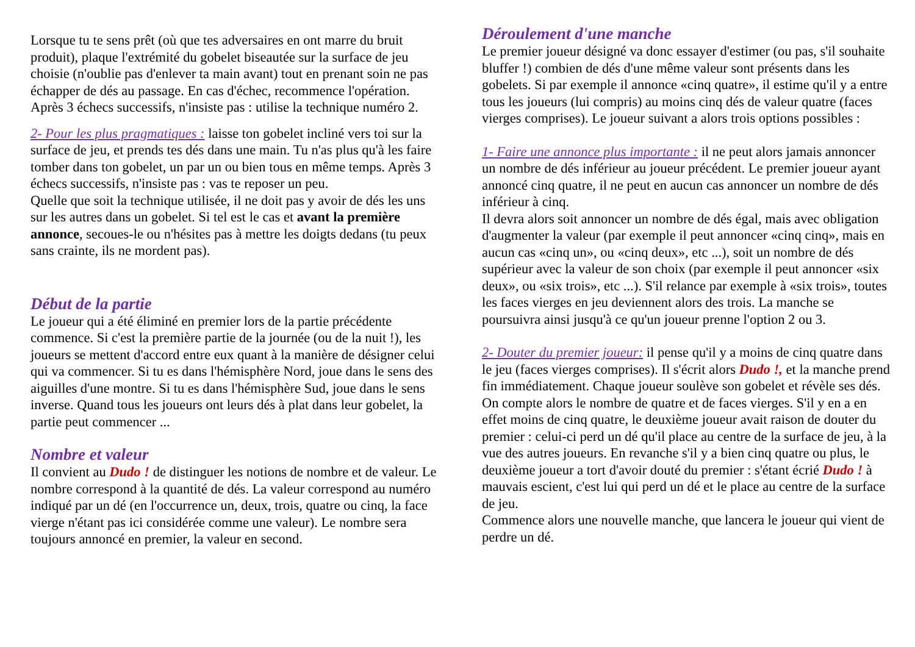Lorsque tu te sens prêt (où que tes adversaires en ont marre du bruit produit), plaque l'extrémité du gobelet biseautée sur la surface de jeu choisie (n'oublie pas d'enlever ta main avant) tout en prenant soin ne pas échapper de dés au passage. En cas d'échec, recommence l'opération. Après 3 échecs successifs, n'insiste pas : utilise la technique numéro 2.
2- Pour les plus pragmatiques : laisse ton gobelet incliné vers toi sur la surface de jeu, et prends tes dés dans une main. Tu n'as plus qu'à les faire tomber dans ton gobelet, un par un ou bien tous en même temps. Après 3 échecs successifs, n'insiste pas : vas te reposer un peu.
Quelle que soit la technique utilisée, il ne doit pas y avoir de dés les uns sur les autres dans un gobelet. Si tel est le cas et avant la première annonce, secoues-le ou n'hésites pas à mettre les doigts dedans (tu peux sans crainte, ils ne mordent pas).
Début de la partie
Le joueur qui a été éliminé en premier lors de la partie précédente commence. Si c'est la première partie de la journée (ou de la nuit !), les joueurs se mettent d'accord entre eux quant à la manière de désigner celui qui va commencer. Si tu es dans l'hémisphère Nord, joue dans le sens des aiguilles d'une montre. Si tu es dans l'hémisphère Sud, joue dans le sens inverse. Quand tous les joueurs ont leurs dés à plat dans leur gobelet, la partie peut commencer ...
Nombre et valeur
Il convient au Dudo ! de distinguer les notions de nombre et de valeur. Le nombre correspond à la quantité de dés. La valeur correspond au numéro indiqué par un dé (en l'occurrence un, deux, trois, quatre ou cinq, la face vierge n'étant pas ici considérée comme une valeur). Le nombre sera toujours annoncé en premier, la valeur en second.
Déroulement d'une manche
Le premier joueur désigné va donc essayer d'estimer (ou pas, s'il souhaite bluffer !) combien de dés d'une même valeur sont présents dans les gobelets. Si par exemple il annonce «cinq quatre», il estime qu'il y a entre tous les joueurs (lui compris) au moins cinq dés de valeur quatre (faces vierges comprises). Le joueur suivant a alors trois options possibles :
1- Faire une annonce plus importante : il ne peut alors jamais annoncer un nombre de dés inférieur au joueur précédent. Le premier joueur ayant annoncé cinq quatre, il ne peut en aucun cas annoncer un nombre de dés inférieur à cinq.
Il devra alors soit annoncer un nombre de dés égal, mais avec obligation d'augmenter la valeur (par exemple il peut annoncer «cinq cinq», mais en aucun cas «cinq un», ou «cinq deux», etc ...), soit un nombre de dés supérieur avec la valeur de son choix (par exemple il peut annoncer «six deux», ou «six trois», etc ...). S'il relance par exemple à «six trois», toutes les faces vierges en jeu deviennent alors des trois. La manche se poursuivra ainsi jusqu'à ce qu'un joueur prenne l'option 2 ou 3.
2- Douter du premier joueur: il pense qu'il y a moins de cinq quatre dans le jeu (faces vierges comprises). Il s'écrit alors Dudo !, et la manche prend fin immédiatement. Chaque joueur soulève son gobelet et révèle ses dés. On compte alors le nombre de quatre et de faces vierges. S'il y en a en effet moins de cinq quatre, le deuxième joueur avait raison de douter du premier : celui-ci perd un dé qu'il place au centre de la surface de jeu, à la vue des autres joueurs. En revanche s'il y a bien cinq quatre ou plus, le deuxième joueur a tort d'avoir douté du premier : s'étant écrié Dudo ! à mauvais escient, c'est lui qui perd un dé et le place au centre de la surface de jeu.
Commence alors une nouvelle manche, que lancera le joueur qui vient de perdre un dé.